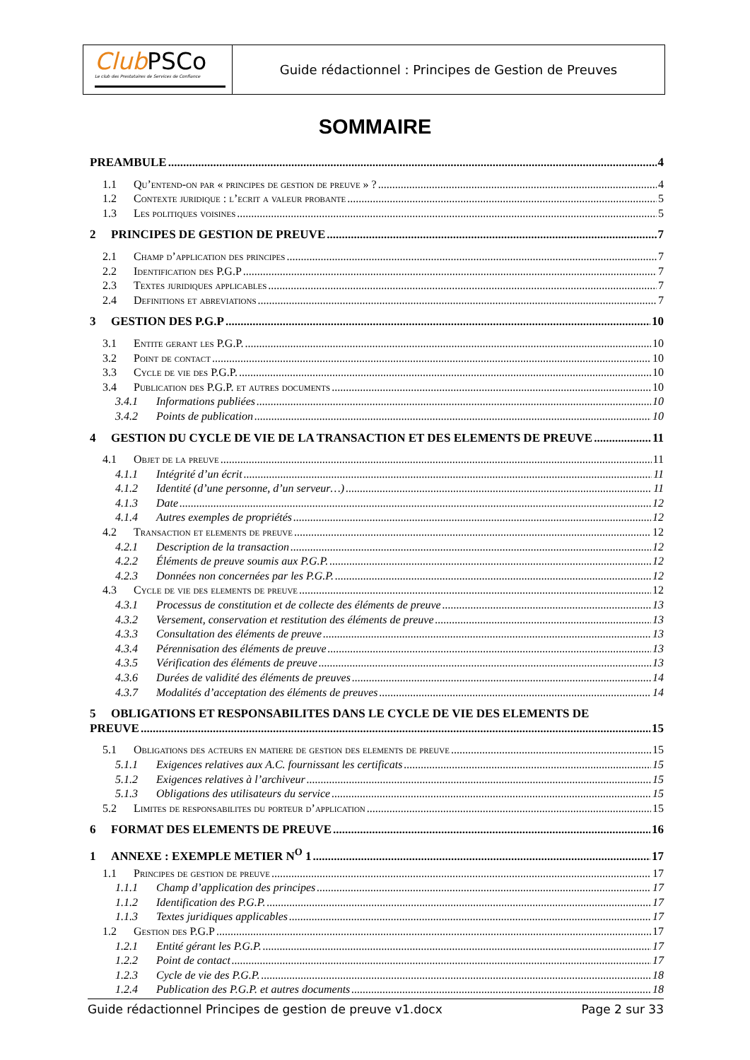Club PSCo
Le club des Prestataires de Services de Confiance
Guide rédactionnel : Principes de Gestion de Preuves
SOMMAIRE
PREAMBULE 4
1.1 Qu’entend-on par « principes de gestion de preuve » ? 4
1.2 Contexte juridique : l’ecrit a valeur probante 5
1.3 Les politiques voisines 5
2 PRINCIPES DE GESTION DE PREUVE 7
2.1 Champ d’application des principes 7
2.2 Identification des P.G.P 7
2.3 Textes juridiques applicables 7
2.4 Definitions et abreviations 7
3 GESTION DES P.G.P 10
3.1 Entite gerant les P.G.P. 10
3.2 Point de contact 10
3.3 Cycle de vie des P.G.P. 10
3.4 Publication des P.G.P. et autres documents 10
3.4.1 Informations publiées 10
3.4.2 Points de publication 10
4 GESTION DU CYCLE DE VIE DE LA TRANSACTION ET DES ELEMENTS DE PREUVE 11
4.1 Objet de la preuve 11
4.1.1 Intégrité d’un écrit 11
4.1.2 Identité (d’une personne, d’un serveur…) 11
4.1.3 Date 12
4.1.4 Autres exemples de propriétés 12
4.2 Transaction et elements de preuve 12
4.2.1 Description de la transaction 12
4.2.2 Éléments de preuve soumis aux P.G.P. 12
4.2.3 Données non concernées par les P.G.P. 12
4.3 Cycle de vie des elements de preuve 12
4.3.1 Processus de constitution et de collecte des éléments de preuve 13
4.3.2 Versement, conservation et restitution des éléments de preuve 13
4.3.3 Consultation des éléments de preuve 13
4.3.4 Pérennisation des éléments de preuve 13
4.3.5 Vérification des éléments de preuve 13
4.3.6 Durées de validité des éléments de preuves 14
4.3.7 Modalités d’acceptation des éléments de preuves 14
5 OBLIGATIONS ET RESPONSABILITES DANS LE CYCLE DE VIE DES ELEMENTS DE
PREUVE 15
5.1 Obligations des acteurs en matiere de gestion des elements de preuve 15
5.1.1 Exigences relatives aux A.C. fournissant les certificats 15
5.1.2 Exigences relatives à l’archiveur 15
5.1.3 Obligations des utilisateurs du service 15
5.2 Limites de responsabilites du porteur d’application 15
6 FORMAT DES ELEMENTS DE PREUVE 16
1 ANNEXE : EXEMPLE METIER N<sup>O</sup> 1 17
1.1 Principes de gestion de preuve 17
1.1.1 Champ d’application des principes 17
1.1.2 Identification des P.G.P. 17
1.1.3 Textes juridiques applicables 17
1.2 Gestion des P.G.P 17
1.2.1 Entité gérant les P.G.P. 17
1.2.2 Point de contact 17
1.2.3 Cycle de vie des P.G.P. 18
1.2.4 Publication des P.G.P. et autres documents 18
Guide rédactionnel Principes de gestion de preuve v1.docx Page 2 sur 33